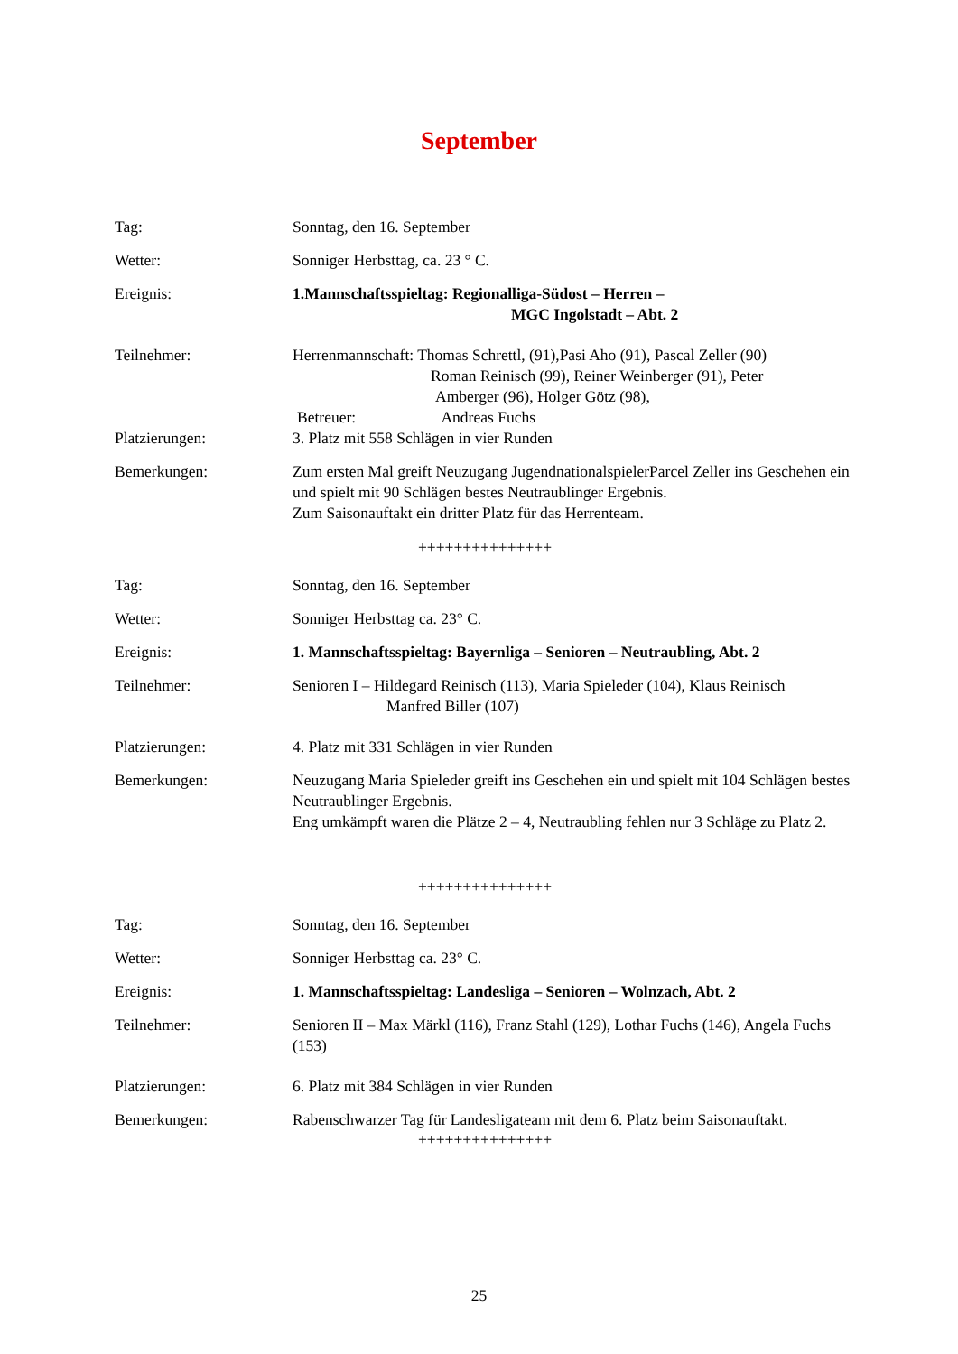September
Tag: Sonntag, den 16. September
Wetter: Sonniger Herbsttag, ca. 23 ° C.
Ereignis: 1.Mannschaftsspieltag: Regionalliga-Südost – Herren –
MGC Ingolstadt – Abt. 2
Teilnehmer: Herrenmannschaft: Thomas Schrettl, (91),Pasi Aho (91), Pascal Zeller (90)
Roman Reinisch (99), Reiner Weinberger (91), Peter
Amberger (96), Holger Götz (98),
Betreuer: Andreas Fuchs
Platzierungen: 3. Platz mit 558 Schlägen in vier Runden
Bemerkungen: Zum ersten Mal greift Neuzugang JugendnationalspielerParcel Zeller ins Geschehen ein und spielt mit 90 Schlägen bestes Neutraublinger Ergebnis.
Zum Saisonauftakt ein dritter Platz für das Herrenteam.
+++++++++++++++
Tag: Sonntag, den 16. September
Wetter: Sonniger Herbsttag ca. 23° C.
Ereignis: 1. Mannschaftsspieltag: Bayernliga – Senioren – Neutraubling, Abt. 2
Teilnehmer: Senioren I – Hildegard Reinisch (113), Maria Spieleder (104), Klaus Reinisch
Manfred Biller (107)
Platzierungen: 4. Platz mit 331 Schlägen in vier Runden
Bemerkungen: Neuzugang Maria Spieleder greift ins Geschehen ein und spielt mit 104 Schlägen bestes Neutraublinger Ergebnis.
Eng umkämpft waren die Plätze 2 – 4, Neutraubling fehlen nur 3 Schläge zu Platz 2.
+++++++++++++++
Tag: Sonntag, den 16. September
Wetter: Sonniger Herbsttag ca. 23° C.
Ereignis: 1. Mannschaftsspieltag: Landesliga – Senioren – Wolnzach, Abt. 2
Teilnehmer: Senioren II – Max Märkl (116), Franz Stahl (129), Lothar Fuchs (146), Angela Fuchs (153)
Platzierungen: 6. Platz mit 384 Schlägen in vier Runden
Bemerkungen: Rabenschwarzer Tag für Landesligateam mit dem 6. Platz beim Saisonauftakt.
+++++++++++++++
25